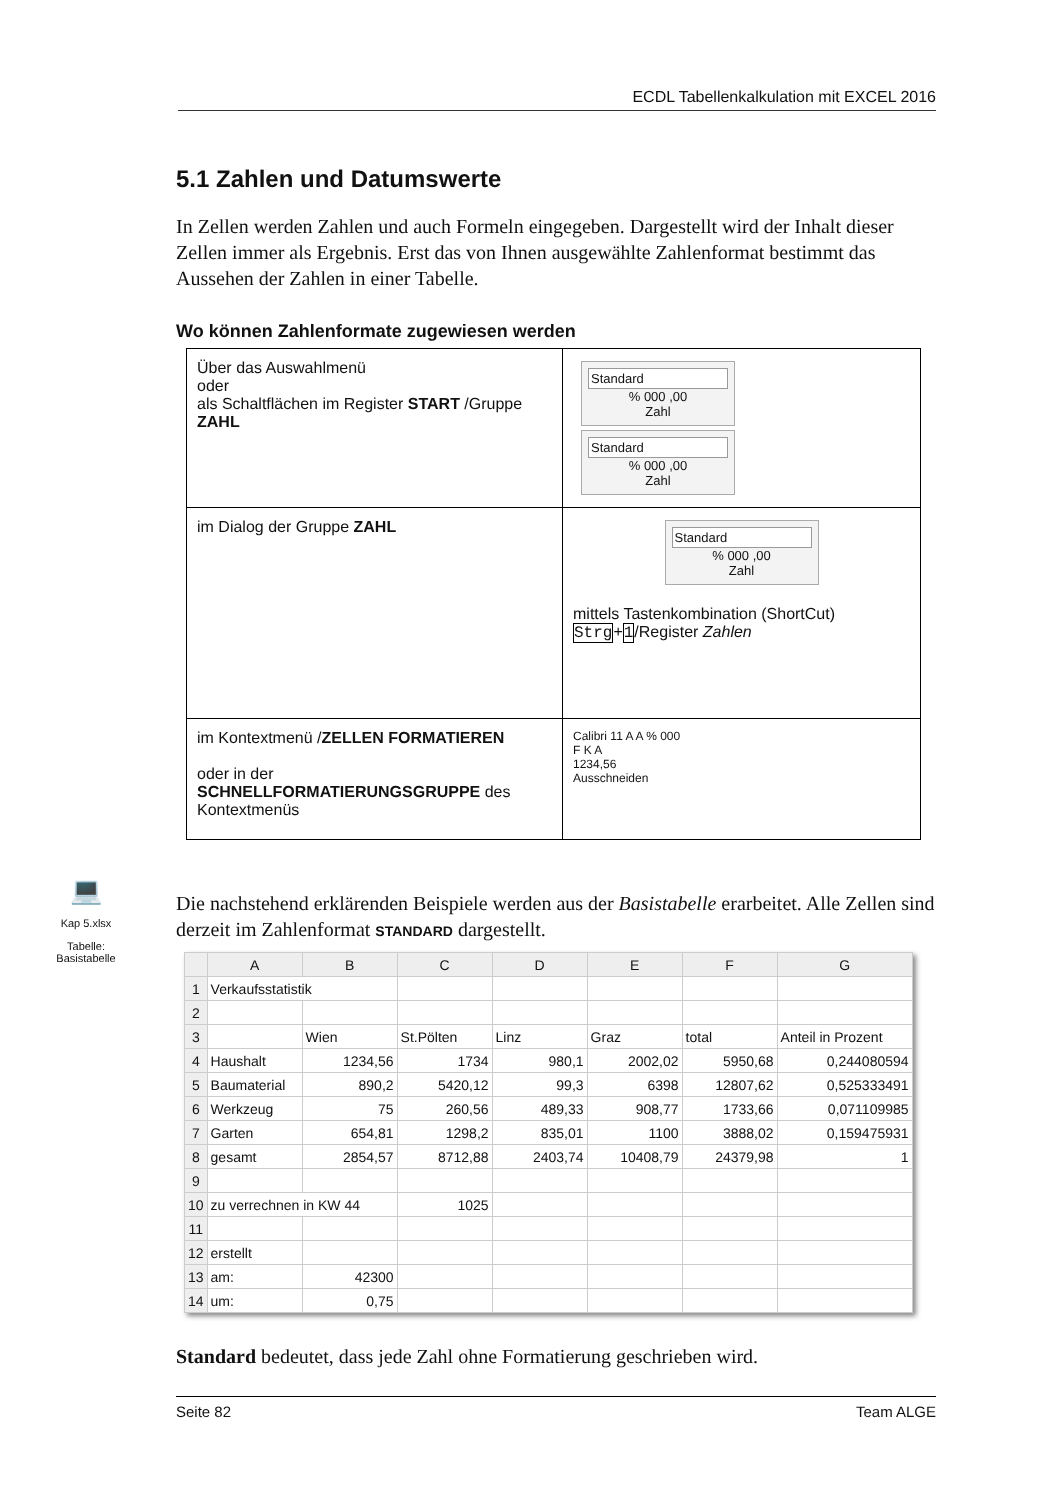ECDL Tabellenkalkulation mit EXCEL 2016
5.1 Zahlen und Datumswerte
In Zellen werden Zahlen und auch Formeln eingegeben. Dargestellt wird der Inhalt dieser Zellen immer als Ergebnis. Erst das von Ihnen ausgewählte Zahlenformat bestimmt das Aussehen der Zahlen in einer Tabelle.
Wo können Zahlenformate zugewiesen werden
| Über das Auswahlmenü oder als Schaltflächen im Register START /Gruppe ZAHL | Standard % 000 ,00 Zahl Standard % 000 ,00 Zahl |
| im Dialog der Gruppe ZAHL | Standard % 000 ,00 Zahl mittels Tastenkombination (ShortCut) Strg + 1 /Register Zahlen |
| im Kontextmenü / ZELLEN FORMATIEREN oder in der SCHNELLFORMATIERUNGSGRUPPE des Kontextmenüs | Calibri 11 A A % 000 F K A 1234,56 Ausschneiden |
Die nachstehend erklärenden Beispiele werden aus der Basistabelle erarbeitet. Alle Zellen sind derzeit im Zahlenformat STANDARD dargestellt.
| | A | B | C | D | E | F | G |
| --- | --- | --- | --- | --- | --- | --- | --- |
| 1 | Verkaufsstatistik | | | | | | |
| 2 | | | | | | | |
| 3 | | Wien | St.Pölten | Linz | Graz | total | Anteil in Prozent |
| 4 | Haushalt | 1234,56 | 1734 | 980,1 | 2002,02 | 5950,68 | 0,244080594 |
| 5 | Baumaterial | 890,2 | 5420,12 | 99,3 | 6398 | 12807,62 | 0,525333491 |
| 6 | Werkzeug | 75 | 260,56 | 489,33 | 908,77 | 1733,66 | 0,071109985 |
| 7 | Garten | 654,81 | 1298,2 | 835,01 | 1100 | 3888,02 | 0,159475931 |
| 8 | gesamt | 2854,57 | 8712,88 | 2403,74 | 10408,79 | 24379,98 | 1 |
| 9 | | | | | | | |
| 10 | zu verrechnen in KW 44 | | 1025 | | | | |
| 11 | | | | | | | |
| 12 | erstellt | | | | | | |
| 13 | am: | 42300 | | | | | |
| 14 | um: | 0,75 | | | | | |
Standard bedeutet, dass jede Zahl ohne Formatierung geschrieben wird.
💻
Kap 5.xlsx
Tabelle: Basistabelle
Seite 82 Team ALGE